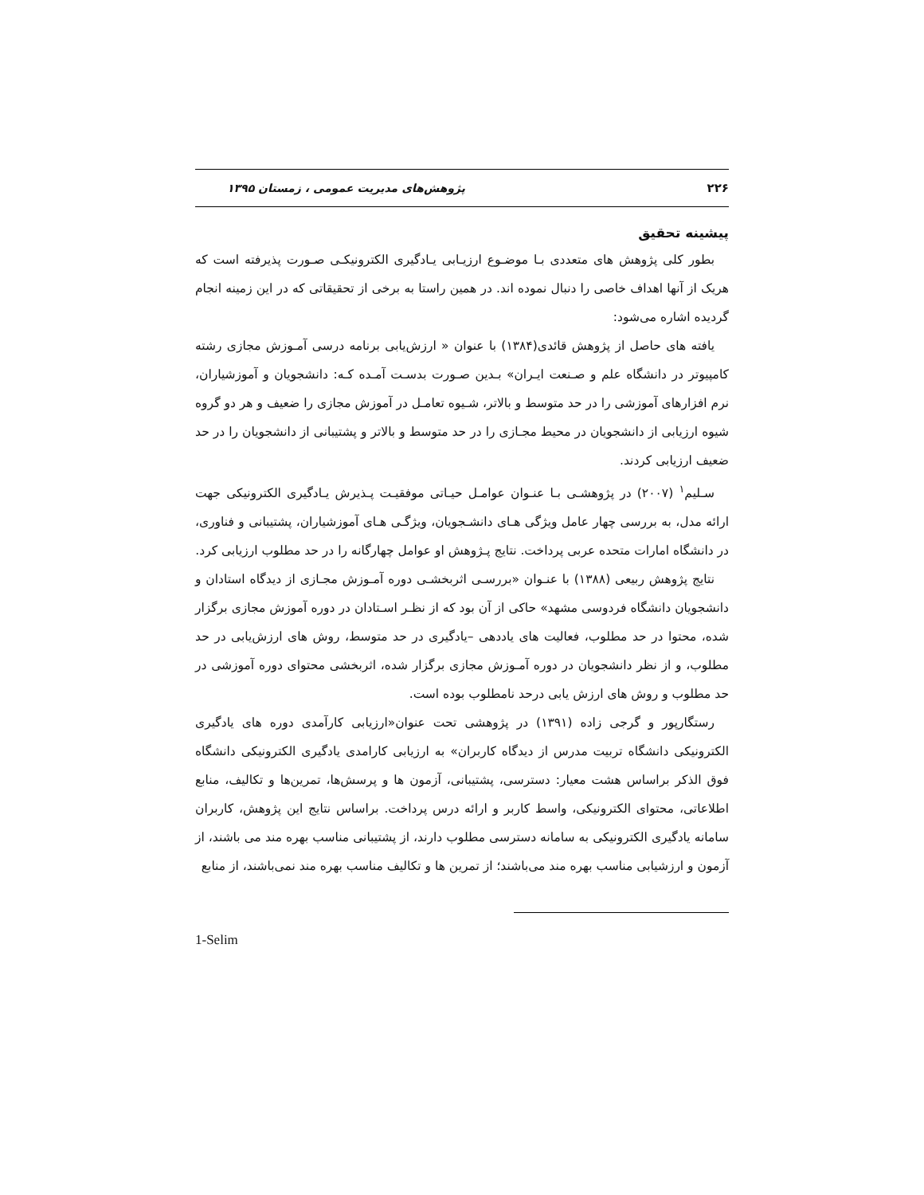۲۲۶ پژوهش‌های مدیریت عمومی ، زمستان ۱۳۹۵
پیشینه تحقیق
بطور کلی پژوهش های متعددی بـا موضـوع ارزیـابی یـادگیری الکترونیکـی صـورت پذیرفته است که هریک از آنها اهداف خاصی را دنبال نموده اند. در همین راستا به برخی از تحقیقاتی که در این زمینه انجام گردیده اشاره می‌شود:
یافته های حاصل از پژوهش قائدی(۱۳۸۴) با عنوان « ارزش‌یابی برنامه درسی آمـوزش مجازی رشته کامپیوتر در دانشگاه علم و صـنعت ایـران» بـدین صـورت بدسـت آمـده کـه: دانشجویان و آموزشیاران، نرم افزارهای آموزشی را در حد متوسط و بالاتر، شـیوه تعامـل در آموزش مجازی را ضعیف و هر دو گروه شیوه ارزیابی از دانشجویان در محیط مجـازی را در حد متوسط و بالاتر و پشتیبانی از دانشجویان را در حد ضعیف ارزیابی کردند.
سـلیم<sup>۱</sup> (۲۰۰۷) در پژوهشـی بـا عنـوان عوامـل حیـاتی موفقیـت پـذیرش یـادگیری الکترونیکی جهت ارائه مدل، به بررسی چهار عامل ویژگی هـای دانشـجویان، ویژگـی هـای آموزشیاران، پشتیبانی و فناوری، در دانشگاه امارات متحده عربی پرداخت. نتایج پـژوهش او عوامل چهارگانه را در حد مطلوب ارزیابی کرد.
نتایج پژوهش ربیعی (۱۳۸۸) با عنـوان «بررسـی اثربخشـی دوره آمـوزش مجـازی از دیدگاه استادان و دانشجویان دانشگاه فردوسی مشهد» حاکی از آن بود که از نظـر اسـتادان در دوره آموزش مجازی برگزار شده، محتوا در حد مطلوب، فعالیت های یاددهی –یادگیری در حد متوسط، روش های ارزش‌یابی در حد مطلوب، و از نظر دانشجویان در دوره آمـوزش مجازی برگزار شده، اثربخشی محتوای دوره آموزشی در حد مطلوب و روش های ارزش یابی درحد نامطلوب بوده است.
رستگارپور و گرجی زاده (۱۳۹۱) در پژوهشی تحت عنوان«ارزیابی کارآمدی دوره های یادگیری الکترونیکی دانشگاه تربیت مدرس از دیدگاه کاربران» به ارزیابی کارامدی یادگیری الکترونیکی دانشگاه فوق الذکر براساس هشت معیار: دسترسی، پشتیبانی، آزمون ها و پرسش‌ها، تمرین‌ها و تکالیف، منابع اطلاعاتی، محتوای الکترونیکی، واسط کاربر و ارائه درس پرداخت. براساس نتایج این پژوهش، کاربران سامانه یادگیری الکترونیکی به سامانه دسترسی مطلوب دارند، از پشتیبانی مناسب بهره مند می باشند، از آزمون و ارزشیابی مناسب بهره مند می‌باشند؛ از تمرین ها و تکالیف مناسب بهره مند نمی‌باشند، از منابع
1-Selim